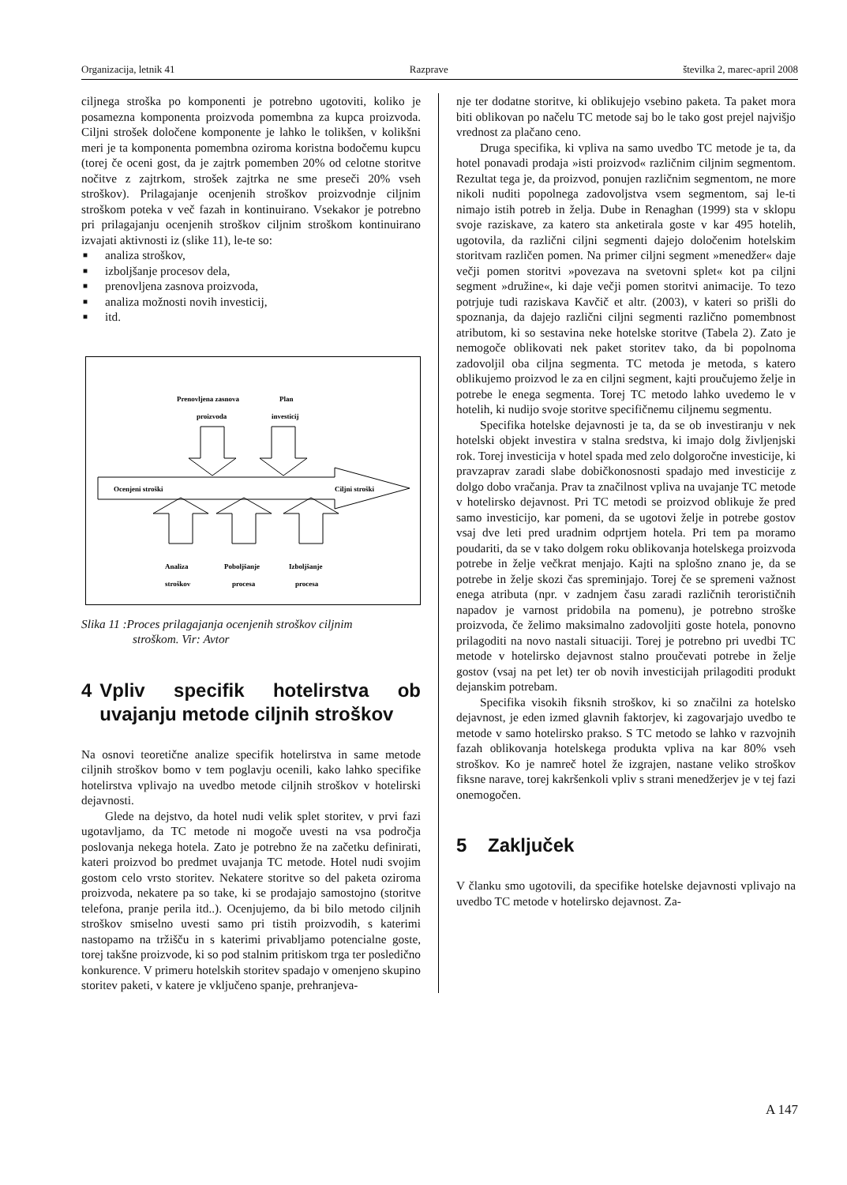Organizacija, letnik 41 Razprave številka 2, marec-april 2008
ciljnega stroška po komponenti je potrebno ugotoviti, koliko je posamezna komponenta proizvoda pomembna za kupca proizvoda. Ciljni strošek določene komponente je lahko le tolikšen, v kolikšni meri je ta komponenta pomembna oziroma koristna bodočemu kupcu (torej če oceni gost, da je zajtrk pomemben 20% od celotne storitve nočitve z zajtrkom, strošek zajtrka ne sme preseči 20% vseh stroškov). Prilagajanje ocenjenih stroškov proizvodnje ciljnim stroškom poteka v več fazah in kontinuirano. Vsekakor je potrebno pri prilagajanju ocenjenih stroškov ciljnim stroškom kontinuirano izvajati aktivnosti iz (slike 11), le-te so:
■ analiza stroškov,
■ izboljšanje procesov dela,
■ prenovljena zasnova proizvoda,
■ analiza možnosti novih investicij,
■ itd.
Prenovljena zasnova
Plan
proizvoda
investicij
Ocenjeni stroški
Ciljni stroški
Analiza
Poboljšanje
Izboljšanje
stroškov
procesa
procesa
Slika 11 :Proces prilagajanja ocenjenih stroškov ciljnim
stroškom. Vir: Avtor
4 Vpliv specifik hotelirstva ob uvajanju metode ciljnih stroškov
Na osnovi teoretične analize specifik hotelirstva in same metode ciljnih stroškov bomo v tem poglavju ocenili, kako lahko specifike hotelirstva vplivajo na uvedbo metode ciljnih stroškov v hotelirski dejavnosti.
Glede na dejstvo, da hotel nudi velik splet storitev, v prvi fazi ugotavljamo, da TC metode ni mogoče uvesti na vsa področja poslovanja nekega hotela. Zato je potrebno že na začetku definirati, kateri proizvod bo predmet uvajanja TC metode. Hotel nudi svojim gostom celo vrsto storitev. Nekatere storitve so del paketa oziroma proizvoda, nekatere pa so take, ki se prodajajo samostojno (storitve telefona, pranje perila itd..). Ocenjujemo, da bi bilo metodo ciljnih stroškov smiselno uvesti samo pri tistih proizvodih, s katerimi nastopamo na tržišču in s katerimi privabljamo potencialne goste, torej takšne proizvode, ki so pod stalnim pritiskom trga ter posledično konkurence. V primeru hotelskih storitev spadajo v omenjeno skupino storitev paketi, v katere je vključeno spanje, prehranjeva-
nje ter dodatne storitve, ki oblikujejo vsebino paketa. Ta paket mora biti oblikovan po načelu TC metode saj bo le tako gost prejel najvišjo vrednost za plačano ceno.
Druga specifika, ki vpliva na samo uvedbo TC metode je ta, da hotel ponavadi prodaja »isti proizvod« različnim ciljnim segmentom. Rezultat tega je, da proizvod, ponujen različnim segmentom, ne more nikoli nuditi popolnega zadovoljstva vsem segmentom, saj le-ti nimajo istih potreb in želja. Dube in Renaghan (1999) sta v sklopu svoje raziskave, za katero sta anketirala goste v kar 495 hotelih, ugotovila, da različni ciljni segmenti dajejo določenim hotelskim storitvam različen pomen. Na primer ciljni segment »menedžer« daje večji pomen storitvi »povezava na svetovni splet« kot pa ciljni segment »družine«, ki daje večji pomen storitvi animacije. To tezo potrjuje tudi raziskava Kavčič et altr. (2003), v kateri so prišli do spoznanja, da dajejo različni ciljni segmenti različno pomembnost atributom, ki so sestavina neke hotelske storitve (Tabela 2). Zato je nemogoče oblikovati nek paket storitev tako, da bi popolnoma zadovoljil oba ciljna segmenta. TC metoda je metoda, s katero oblikujemo proizvod le za en ciljni segment, kajti proučujemo želje in potrebe le enega segmenta. Torej TC metodo lahko uvedemo le v hotelih, ki nudijo svoje storitve specifičnemu ciljnemu segmentu.
Specifika hotelske dejavnosti je ta, da se ob investiranju v nek hotelski objekt investira v stalna sredstva, ki imajo dolg življenjski rok. Torej investicija v hotel spada med zelo dolgoročne investicije, ki pravzaprav zaradi slabe dobičkonosnosti spadajo med investicije z dolgo dobo vračanja. Prav ta značilnost vpliva na uvajanje TC metode v hotelirsko dejavnost. Pri TC metodi se proizvod oblikuje že pred samo investicijo, kar pomeni, da se ugotovi želje in potrebe gostov vsaj dve leti pred uradnim odprtjem hotela. Pri tem pa moramo poudariti, da se v tako dolgem roku oblikovanja hotelskega proizvoda potrebe in želje večkrat menjajo. Kajti na splošno znano je, da se potrebe in želje skozi čas spreminjajo. Torej če se spremeni važnost enega atributa (npr. v zadnjem času zaradi različnih terorističnih napadov je varnost pridobila na pomenu), je potrebno stroške proizvoda, če želimo maksimalno zadovoljiti goste hotela, ponovno prilagoditi na novo nastali situaciji. Torej je potrebno pri uvedbi TC metode v hotelirsko dejavnost stalno proučevati potrebe in želje gostov (vsaj na pet let) ter ob novih investicijah prilagoditi produkt dejanskim potrebam.
Specifika visokih fiksnih stroškov, ki so značilni za hotelsko dejavnost, je eden izmed glavnih faktorjev, ki zagovarjajo uvedbo te metode v samo hotelirsko prakso. S TC metodo se lahko v razvojnih fazah oblikovanja hotelskega produkta vpliva na kar 80% vseh stroškov. Ko je namreč hotel že izgrajen, nastane veliko stroškov fiksne narave, torej kakršenkoli vpliv s strani menedžerjev je v tej fazi onemogočen.
5 Zaključek
V članku smo ugotovili, da specifike hotelske dejavnosti vplivajo na uvedbo TC metode v hotelirsko dejavnost. Za-
A 147